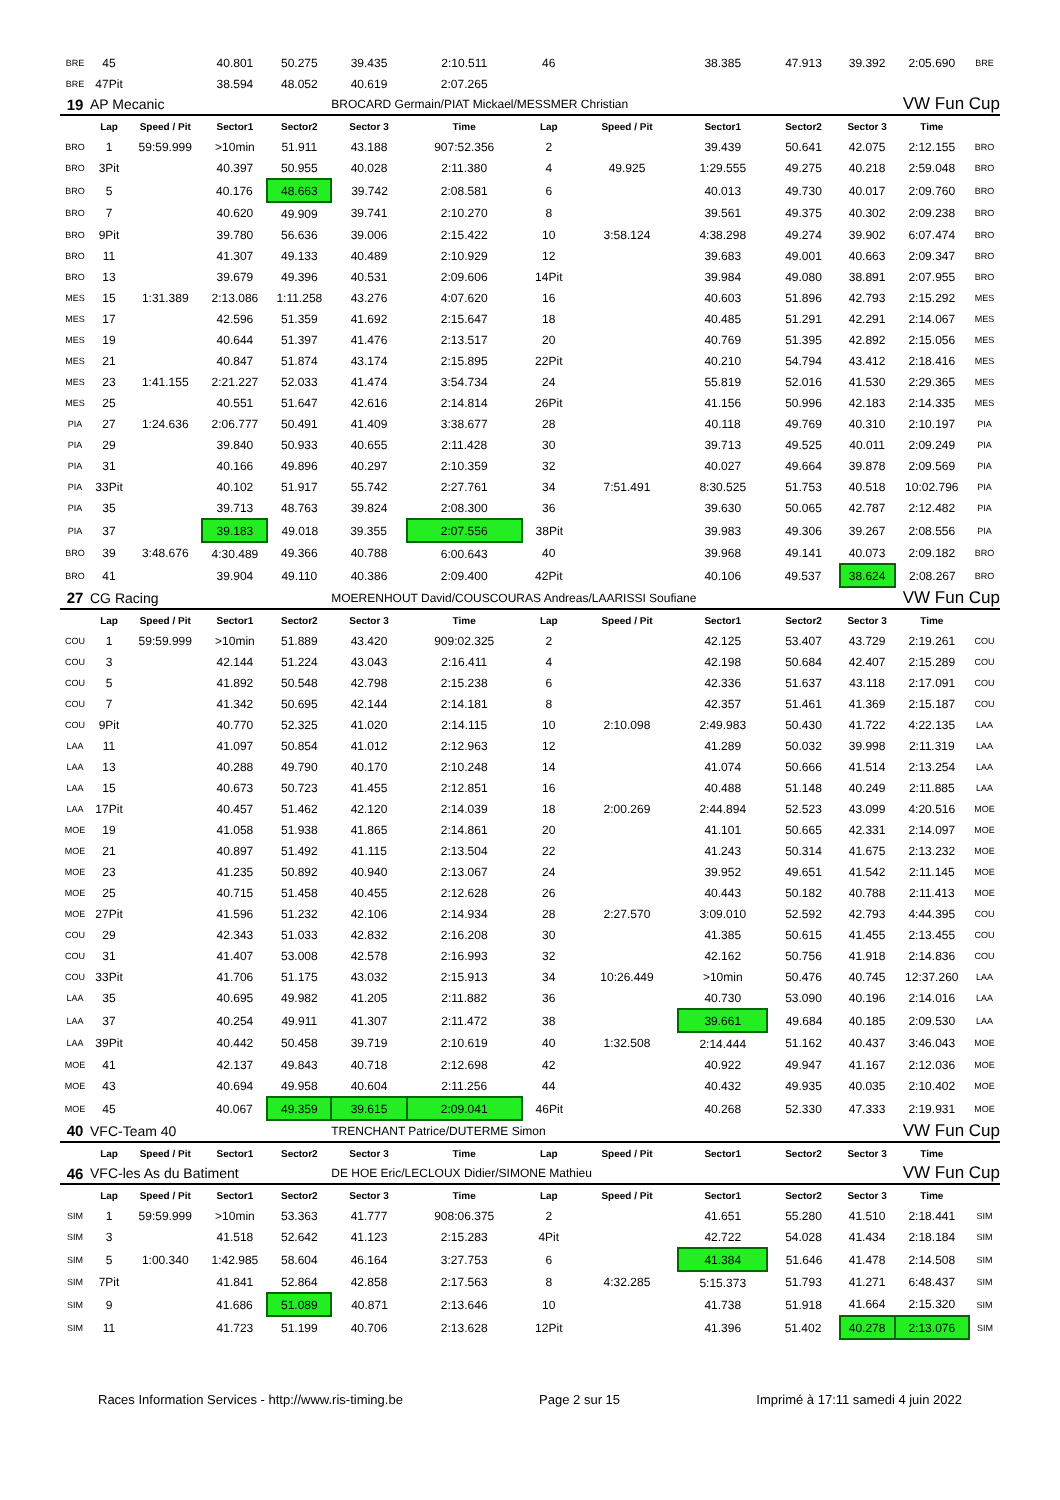| BRE | 45 | | 40.801 | 50.275 | 39.435 | 2:10.511 | 46 | | 38.385 | 47.913 | 39.392 | 2:05.690 | BRE |
| BRE | 47Pit | | 38.594 | 48.052 | 40.619 | 2:07.265 | | | | | | | |
| 19 | AP Mecanic | | | | BROCARD Germain/PIAT Mickael/MESSMER Christian | | | | | | VW Fun Cup | | |
| | Lap | Speed / Pit | Sector1 | Sector2 | Sector 3 | Time | Lap | Speed / Pit | Sector1 | Sector2 | Sector 3 | Time | |
| BRO | 1 | 59:59.999 | >10min | 51.911 | 43.188 | 907:52.356 | 2 | | 39.439 | 50.641 | 42.075 | 2:12.155 | BRO |
| BRO | 3Pit | | 40.397 | 50.955 | 40.028 | 2:11.380 | 4 | 49.925 | 1:29.555 | 49.275 | 40.218 | 2:59.048 | BRO |
| BRO | 5 | | 40.176 | 48.663 | 39.742 | 2:08.581 | 6 | | 40.013 | 49.730 | 40.017 | 2:09.760 | BRO |
| BRO | 7 | | 40.620 | 49.909 | 39.741 | 2:10.270 | 8 | | 39.561 | 49.375 | 40.302 | 2:09.238 | BRO |
| BRO | 9Pit | | 39.780 | 56.636 | 39.006 | 2:15.422 | 10 | 3:58.124 | 4:38.298 | 49.274 | 39.902 | 6:07.474 | BRO |
| BRO | 11 | | 41.307 | 49.133 | 40.489 | 2:10.929 | 12 | | 39.683 | 49.001 | 40.663 | 2:09.347 | BRO |
| BRO | 13 | | 39.679 | 49.396 | 40.531 | 2:09.606 | 14Pit | | 39.984 | 49.080 | 38.891 | 2:07.955 | BRO |
| MES | 15 | 1:31.389 | 2:13.086 | 1:11.258 | 43.276 | 4:07.620 | 16 | | 40.603 | 51.896 | 42.793 | 2:15.292 | MES |
| MES | 17 | | 42.596 | 51.359 | 41.692 | 2:15.647 | 18 | | 40.485 | 51.291 | 42.291 | 2:14.067 | MES |
| MES | 19 | | 40.644 | 51.397 | 41.476 | 2:13.517 | 20 | | 40.769 | 51.395 | 42.892 | 2:15.056 | MES |
| MES | 21 | | 40.847 | 51.874 | 43.174 | 2:15.895 | 22Pit | | 40.210 | 54.794 | 43.412 | 2:18.416 | MES |
| MES | 23 | 1:41.155 | 2:21.227 | 52.033 | 41.474 | 3:54.734 | 24 | | 55.819 | 52.016 | 41.530 | 2:29.365 | MES |
| MES | 25 | | 40.551 | 51.647 | 42.616 | 2:14.814 | 26Pit | | 41.156 | 50.996 | 42.183 | 2:14.335 | MES |
| PIA | 27 | 1:24.636 | 2:06.777 | 50.491 | 41.409 | 3:38.677 | 28 | | 40.118 | 49.769 | 40.310 | 2:10.197 | PIA |
| PIA | 29 | | 39.840 | 50.933 | 40.655 | 2:11.428 | 30 | | 39.713 | 49.525 | 40.011 | 2:09.249 | PIA |
| PIA | 31 | | 40.166 | 49.896 | 40.297 | 2:10.359 | 32 | | 40.027 | 49.664 | 39.878 | 2:09.569 | PIA |
| PIA | 33Pit | | 40.102 | 51.917 | 55.742 | 2:27.761 | 34 | 7:51.491 | 8:30.525 | 51.753 | 40.518 | 10:02.796 | PIA |
| PIA | 35 | | 39.713 | 48.763 | 39.824 | 2:08.300 | 36 | | 39.630 | 50.065 | 42.787 | 2:12.482 | PIA |
| PIA | 37 | | 39.183 | 49.018 | 39.355 | 2:07.556 | 38Pit | | 39.983 | 49.306 | 39.267 | 2:08.556 | PIA |
| BRO | 39 | 3:48.676 | 4:30.489 | 49.366 | 40.788 | 6:00.643 | 40 | | 39.968 | 49.141 | 40.073 | 2:09.182 | BRO |
| BRO | 41 | | 39.904 | 49.110 | 40.386 | 2:09.400 | 42Pit | | 40.106 | 49.537 | 38.624 | 2:08.267 | BRO |
| 27 | CG Racing | | | | MOERENHOUT David/COUSCOURAS Andreas/LAARISSI Soufiane | | | | | | VW Fun Cup | | |
| | Lap | Speed / Pit | Sector1 | Sector2 | Sector 3 | Time | Lap | Speed / Pit | Sector1 | Sector2 | Sector 3 | Time | |
| COU | 1 | 59:59.999 | >10min | 51.889 | 43.420 | 909:02.325 | 2 | | 42.125 | 53.407 | 43.729 | 2:19.261 | COU |
| COU | 3 | | 42.144 | 51.224 | 43.043 | 2:16.411 | 4 | | 42.198 | 50.684 | 42.407 | 2:15.289 | COU |
| COU | 5 | | 41.892 | 50.548 | 42.798 | 2:15.238 | 6 | | 42.336 | 51.637 | 43.118 | 2:17.091 | COU |
| COU | 7 | | 41.342 | 50.695 | 42.144 | 2:14.181 | 8 | | 42.357 | 51.461 | 41.369 | 2:15.187 | COU |
| COU | 9Pit | | 40.770 | 52.325 | 41.020 | 2:14.115 | 10 | 2:10.098 | 2:49.983 | 50.430 | 41.722 | 4:22.135 | LAA |
| LAA | 11 | | 41.097 | 50.854 | 41.012 | 2:12.963 | 12 | | 41.289 | 50.032 | 39.998 | 2:11.319 | LAA |
| LAA | 13 | | 40.288 | 49.790 | 40.170 | 2:10.248 | 14 | | 41.074 | 50.666 | 41.514 | 2:13.254 | LAA |
| LAA | 15 | | 40.673 | 50.723 | 41.455 | 2:12.851 | 16 | | 40.488 | 51.148 | 40.249 | 2:11.885 | LAA |
| LAA | 17Pit | | 40.457 | 51.462 | 42.120 | 2:14.039 | 18 | 2:00.269 | 2:44.894 | 52.523 | 43.099 | 4:20.516 | MOE |
| MOE | 19 | | 41.058 | 51.938 | 41.865 | 2:14.861 | 20 | | 41.101 | 50.665 | 42.331 | 2:14.097 | MOE |
| MOE | 21 | | 40.897 | 51.492 | 41.115 | 2:13.504 | 22 | | 41.243 | 50.314 | 41.675 | 2:13.232 | MOE |
| MOE | 23 | | 41.235 | 50.892 | 40.940 | 2:13.067 | 24 | | 39.952 | 49.651 | 41.542 | 2:11.145 | MOE |
| MOE | 25 | | 40.715 | 51.458 | 40.455 | 2:12.628 | 26 | | 40.443 | 50.182 | 40.788 | 2:11.413 | MOE |
| MOE | 27Pit | | 41.596 | 51.232 | 42.106 | 2:14.934 | 28 | 2:27.570 | 3:09.010 | 52.592 | 42.793 | 4:44.395 | COU |
| COU | 29 | | 42.343 | 51.033 | 42.832 | 2:16.208 | 30 | | 41.385 | 50.615 | 41.455 | 2:13.455 | COU |
| COU | 31 | | 41.407 | 53.008 | 42.578 | 2:16.993 | 32 | | 42.162 | 50.756 | 41.918 | 2:14.836 | COU |
| COU | 33Pit | | 41.706 | 51.175 | 43.032 | 2:15.913 | 34 | 10:26.449 | >10min | 50.476 | 40.745 | 12:37.260 | LAA |
| LAA | 35 | | 40.695 | 49.982 | 41.205 | 2:11.882 | 36 | | 40.730 | 53.090 | 40.196 | 2:14.016 | LAA |
| LAA | 37 | | 40.254 | 49.911 | 41.307 | 2:11.472 | 38 | | 39.661 | 49.684 | 40.185 | 2:09.530 | LAA |
| LAA | 39Pit | | 40.442 | 50.458 | 39.719 | 2:10.619 | 40 | 1:32.508 | 2:14.444 | 51.162 | 40.437 | 3:46.043 | MOE |
| MOE | 41 | | 42.137 | 49.843 | 40.718 | 2:12.698 | 42 | | 40.922 | 49.947 | 41.167 | 2:12.036 | MOE |
| MOE | 43 | | 40.694 | 49.958 | 40.604 | 2:11.256 | 44 | | 40.432 | 49.935 | 40.035 | 2:10.402 | MOE |
| MOE | 45 | | 40.067 | 49.359 | 39.615 | 2:09.041 | 46Pit | | 40.268 | 52.330 | 47.333 | 2:19.931 | MOE |
| 40 | VFC-Team 40 | | | | TRENCHANT Patrice/DUTERME Simon | | | | | | VW Fun Cup | | |
| | Lap | Speed / Pit | Sector1 | Sector2 | Sector 3 | Time | Lap | Speed / Pit | Sector1 | Sector2 | Sector 3 | Time | |
| 46 | VFC-les As du Batiment | | | | DE HOE Eric/LECLOUX Didier/SIMONE Mathieu | | | | | | VW Fun Cup | | |
| | Lap | Speed / Pit | Sector1 | Sector2 | Sector 3 | Time | Lap | Speed / Pit | Sector1 | Sector2 | Sector 3 | Time | |
| SIM | 1 | 59:59.999 | >10min | 53.363 | 41.777 | 908:06.375 | 2 | | 41.651 | 55.280 | 41.510 | 2:18.441 | SIM |
| SIM | 3 | | 41.518 | 52.642 | 41.123 | 2:15.283 | 4Pit | | 42.722 | 54.028 | 41.434 | 2:18.184 | SIM |
| SIM | 5 | 1:00.340 | 1:42.985 | 58.604 | 46.164 | 3:27.753 | 6 | | 41.384 | 51.646 | 41.478 | 2:14.508 | SIM |
| SIM | 7Pit | | 41.841 | 52.864 | 42.858 | 2:17.563 | 8 | 4:32.285 | 5:15.373 | 51.793 | 41.271 | 6:48.437 | SIM |
| SIM | 9 | | 41.686 | 51.089 | 40.871 | 2:13.646 | 10 | | 41.738 | 51.918 | 41.664 | 2:15.320 | SIM |
| SIM | 11 | | 41.723 | 51.199 | 40.706 | 2:13.628 | 12Pit | | 41.396 | 51.402 | 40.278 | 2:13.076 | SIM |
Races Information Services - http://www.ris-timing.be Page 2 sur 15 Imprimé à 17:11 samedi 4 juin 2022